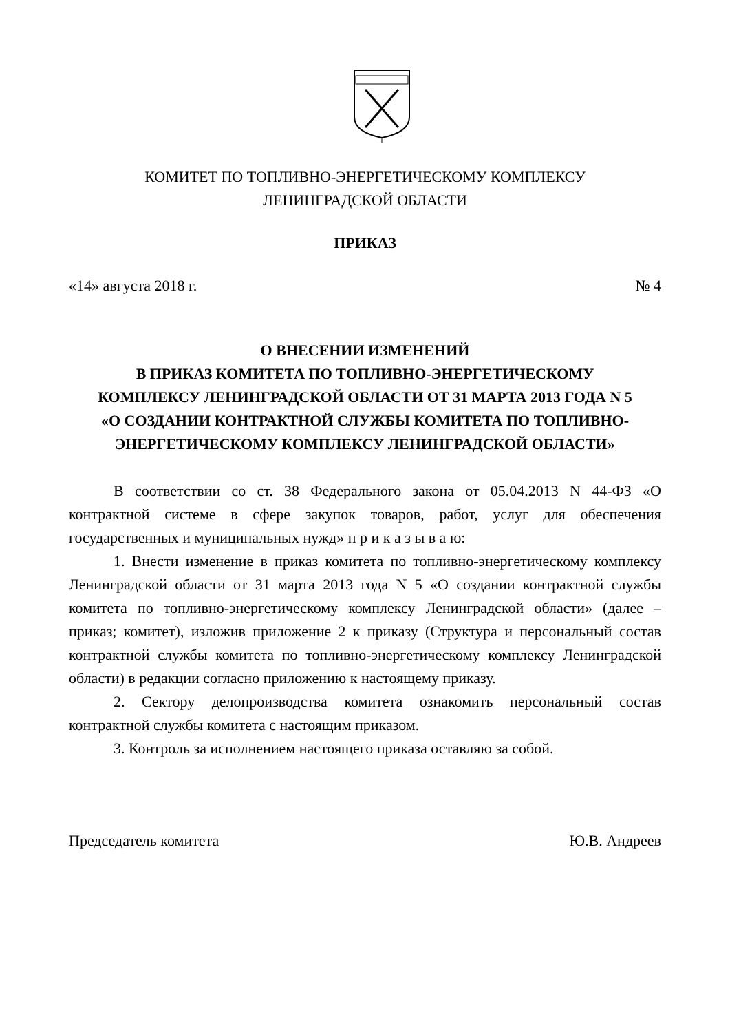КОМИТЕТ ПО ТОПЛИВНО-ЭНЕРГЕТИЧЕСКОМУ КОМПЛЕКСУ
ЛЕНИНГРАДСКОЙ ОБЛАСТИ
ПРИКАЗ
«14» августа 2018 г. № 4
О ВНЕСЕНИИ ИЗМЕНЕНИЙ
В ПРИКАЗ КОМИТЕТА ПО ТОПЛИВНО-ЭНЕРГЕТИЧЕСКОМУ
КОМПЛЕКСУ ЛЕНИНГРАДСКОЙ ОБЛАСТИ ОТ 31 МАРТА 2013 ГОДА N 5
«О СОЗДАНИИ КОНТРАКТНОЙ СЛУЖБЫ КОМИТЕТА ПО ТОПЛИВНО-
ЭНЕРГЕТИЧЕСКОМУ КОМПЛЕКСУ ЛЕНИНГРАДСКОЙ ОБЛАСТИ»
В соответствии со ст. 38 Федерального закона от 05.04.2013 N 44-ФЗ «О контрактной системе в сфере закупок товаров, работ, услуг для обеспечения государственных и муниципальных нужд» п р и к а з ы в а ю:
1. Внести изменение в приказ комитета по топливно-энергетическому комплексу Ленинградской области от 31 марта 2013 года N 5 «О создании контрактной службы комитета по топливно-энергетическому комплексу Ленинградской области» (далее – приказ; комитет), изложив приложение 2 к приказу (Структура и персональный состав контрактной службы комитета по топливно-энергетическому комплексу Ленинградской области) в редакции согласно приложению к настоящему приказу.
2. Сектору делопроизводства комитета ознакомить персональный состав контрактной службы комитета с настоящим приказом.
3. Контроль за исполнением настоящего приказа оставляю за собой.
Председатель комитета Ю.В. Андреев